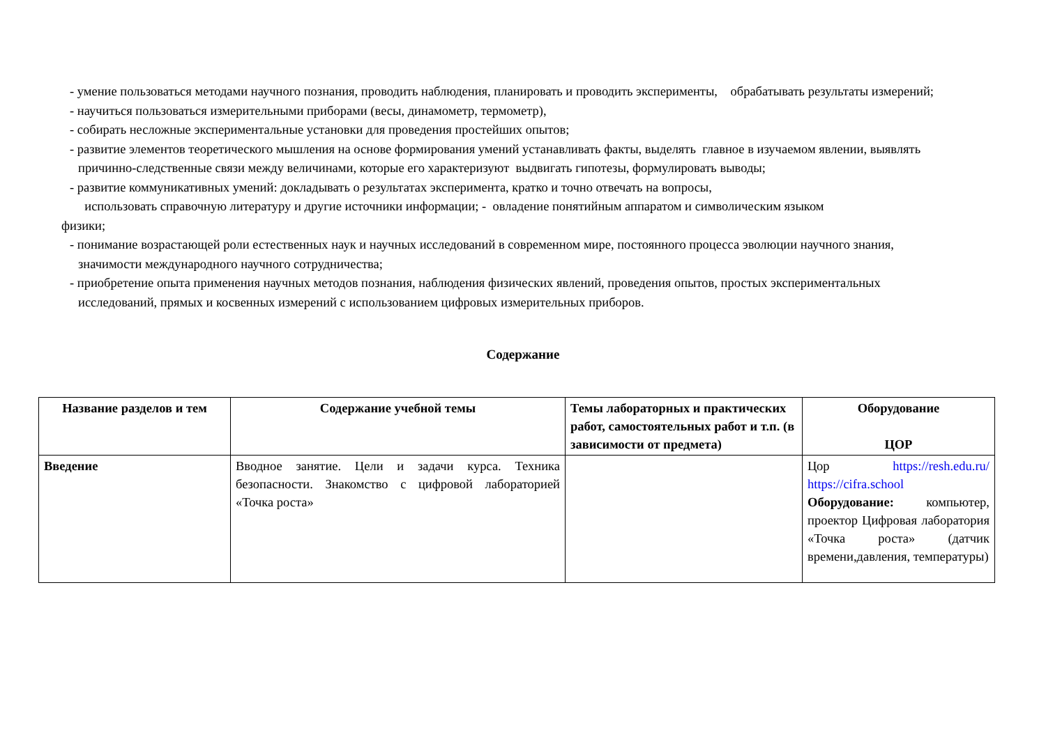- умение пользоваться методами научного познания, проводить наблюдения, планировать и проводить эксперименты, обрабатывать результаты измерений;
- научиться пользоваться измерительными приборами (весы, динамометр, термометр),
- собирать несложные экспериментальные установки для проведения простейших опытов;
- развитие элементов теоретического мышления на основе формирования умений устанавливать факты, выделять главное в изучаемом явлении, выявлять причинно-следственные связи между величинами, которые его характеризуют выдвигать гипотезы, формулировать выводы;
- развитие коммуникативных умений: докладывать о результатах эксперимента, кратко и точно отвечать на вопросы,
использовать справочную литературу и другие источники информации; - овладение понятийным аппаратом и символическим языком
физики;
- понимание возрастающей роли естественных наук и научных исследований в современном мире, постоянного процесса эволюции научного знания, значимости международного научного сотрудничества;
- приобретение опыта применения научных методов познания, наблюдения физических явлений, проведения опытов, простых экспериментальных исследований, прямых и косвенных измерений с использованием цифровых измерительных приборов.
Содержание
| Название разделов и тем | Содержание учебной темы | Темы лабораторных и практических работ, самостоятельных работ и т.п. (в зависимости от предмета) | Оборудование ЦОР |
| --- | --- | --- | --- |
| Введение | Вводное занятие. Цели и задачи курса. Техника безопасности. Знакомство с цифровой лабораторией «Точка роста» | | Цор https://resh.edu.ru/ https://cifra.school Оборудование: компьютер, проектор Цифровая лаборатория «Точка роста» (датчик времени,давления, температуры) |